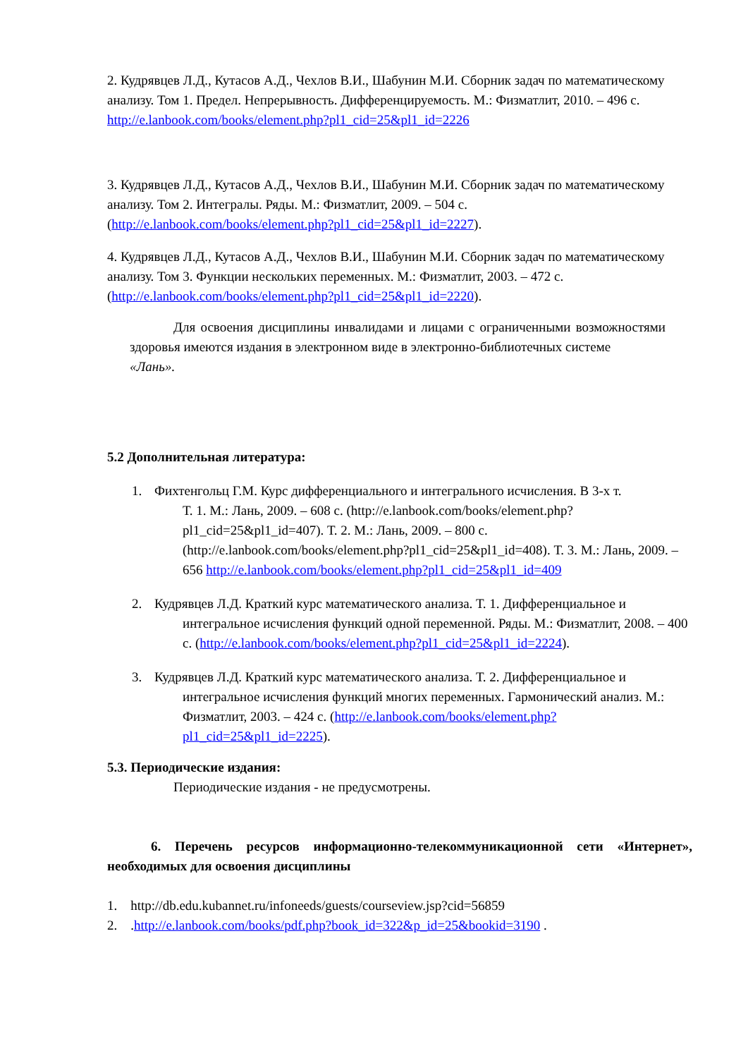2. Кудрявцев Л.Д., Кутасов А.Д., Чехлов В.И., Шабунин М.И. Сборник задач по математическому анализу. Том 1. Предел. Непрерывность. Дифференцируемость. М.: Физматлит, 2010. – 496 с. http://e.lanbook.com/books/element.php?pl1_cid=25&pl1_id=2226
3. Кудрявцев Л.Д., Кутасов А.Д., Чехлов В.И., Шабунин М.И. Сборник задач по математическому анализу. Том 2. Интегралы. Ряды. М.: Физматлит, 2009. – 504 с. (http://e.lanbook.com/books/element.php?pl1_cid=25&pl1_id=2227).
4. Кудрявцев Л.Д., Кутасов А.Д., Чехлов В.И., Шабунин М.И. Сборник задач по математическому анализу. Том 3. Функции нескольких переменных. М.: Физматлит, 2003. – 472 с. (http://e.lanbook.com/books/element.php?pl1_cid=25&pl1_id=2220).
Для освоения дисциплины инвалидами и лицами с ограниченными возможностями здоровья имеются издания в электронном виде в электронно-библиотечных системе
«Лань».
5.2 Дополнительная литература:
1. Фихтенгольц Г.М. Курс дифференциального и интегрального исчисления. В 3-х т.
Т. 1. М.: Лань, 2009. – 608 с. (http://e.lanbook.com/books/element.php?pl1_cid=25&pl1_id=407). Т. 2. М.: Лань, 2009. – 800 с. (http://e.lanbook.com/books/element.php?pl1_cid=25&pl1_id=408). Т. 3. М.: Лань, 2009. – 656 http://e.lanbook.com/books/element.php?pl1_cid=25&pl1_id=409
2. Кудрявцев Л.Д. Краткий курс математического анализа. Т. 1. Дифференциальное и
интегральное исчисления функций одной переменной. Ряды. М.: Физматлит, 2008. – 400 с. (http://e.lanbook.com/books/element.php?pl1_cid=25&pl1_id=2224).
3. Кудрявцев Л.Д. Краткий курс математического анализа. Т. 2. Дифференциальное и
интегральное исчисления функций многих переменных. Гармонический анализ. М.: Физматлит, 2003. – 424 с. (http://e.lanbook.com/books/element.php?pl1_cid=25&pl1_id=2225).
5.3. Периодические издания:
Периодические издания - не предусмотрены.
6. Перечень ресурсов информационно-телекоммуникационной сети «Интернет», необходимых для освоения дисциплины
1. http://db.edu.kubannet.ru/infoneeds/guests/courseview.jsp?cid=56859
2. .http://e.lanbook.com/books/pdf.php?book_id=322&p_id=25&bookid=3190 .